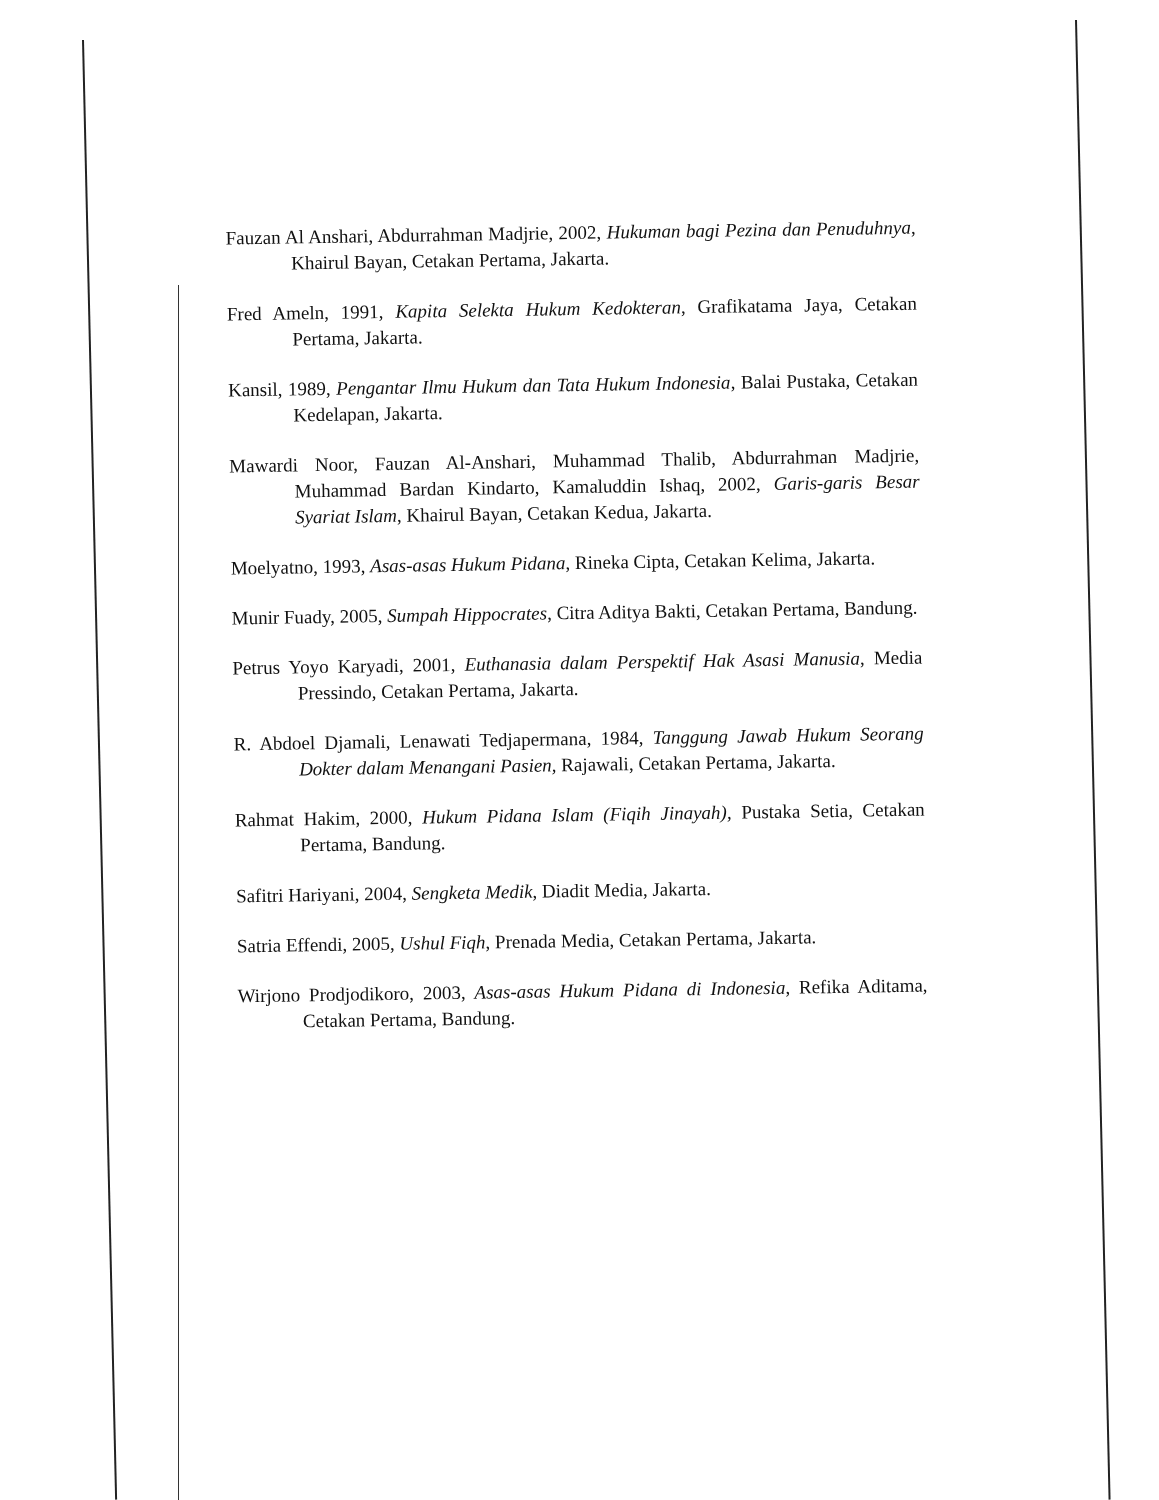Fauzan Al Anshari, Abdurrahman Madjrie, 2002, Hukuman bagi Pezina dan Penuduhnya, Khairul Bayan, Cetakan Pertama, Jakarta.
Fred Ameln, 1991, Kapita Selekta Hukum Kedokteran, Grafikatama Jaya, Cetakan Pertama, Jakarta.
Kansil, 1989, Pengantar Ilmu Hukum dan Tata Hukum Indonesia, Balai Pustaka, Cetakan Kedelapan, Jakarta.
Mawardi Noor, Fauzan Al-Anshari, Muhammad Thalib, Abdurrahman Madjrie, Muhammad Bardan Kindarto, Kamaluddin Ishaq, 2002, Garis-garis Besar Syariat Islam, Khairul Bayan, Cetakan Kedua, Jakarta.
Moelyatno, 1993, Asas-asas Hukum Pidana, Rineka Cipta, Cetakan Kelima, Jakarta.
Munir Fuady, 2005, Sumpah Hippocrates, Citra Aditya Bakti, Cetakan Pertama, Bandung.
Petrus Yoyo Karyadi, 2001, Euthanasia dalam Perspektif Hak Asasi Manusia, Media Pressindo, Cetakan Pertama, Jakarta.
R. Abdoel Djamali, Lenawati Tedjapermana, 1984, Tanggung Jawab Hukum Seorang Dokter dalam Menangani Pasien, Rajawali, Cetakan Pertama, Jakarta.
Rahmat Hakim, 2000, Hukum Pidana Islam (Fiqih Jinayah), Pustaka Setia, Cetakan Pertama, Bandung.
Safitri Hariyani, 2004, Sengketa Medik, Diadit Media, Jakarta.
Satria Effendi, 2005, Ushul Fiqh, Prenada Media, Cetakan Pertama, Jakarta.
Wirjono Prodjodikoro, 2003, Asas-asas Hukum Pidana di Indonesia, Refika Aditama, Cetakan Pertama, Bandung.